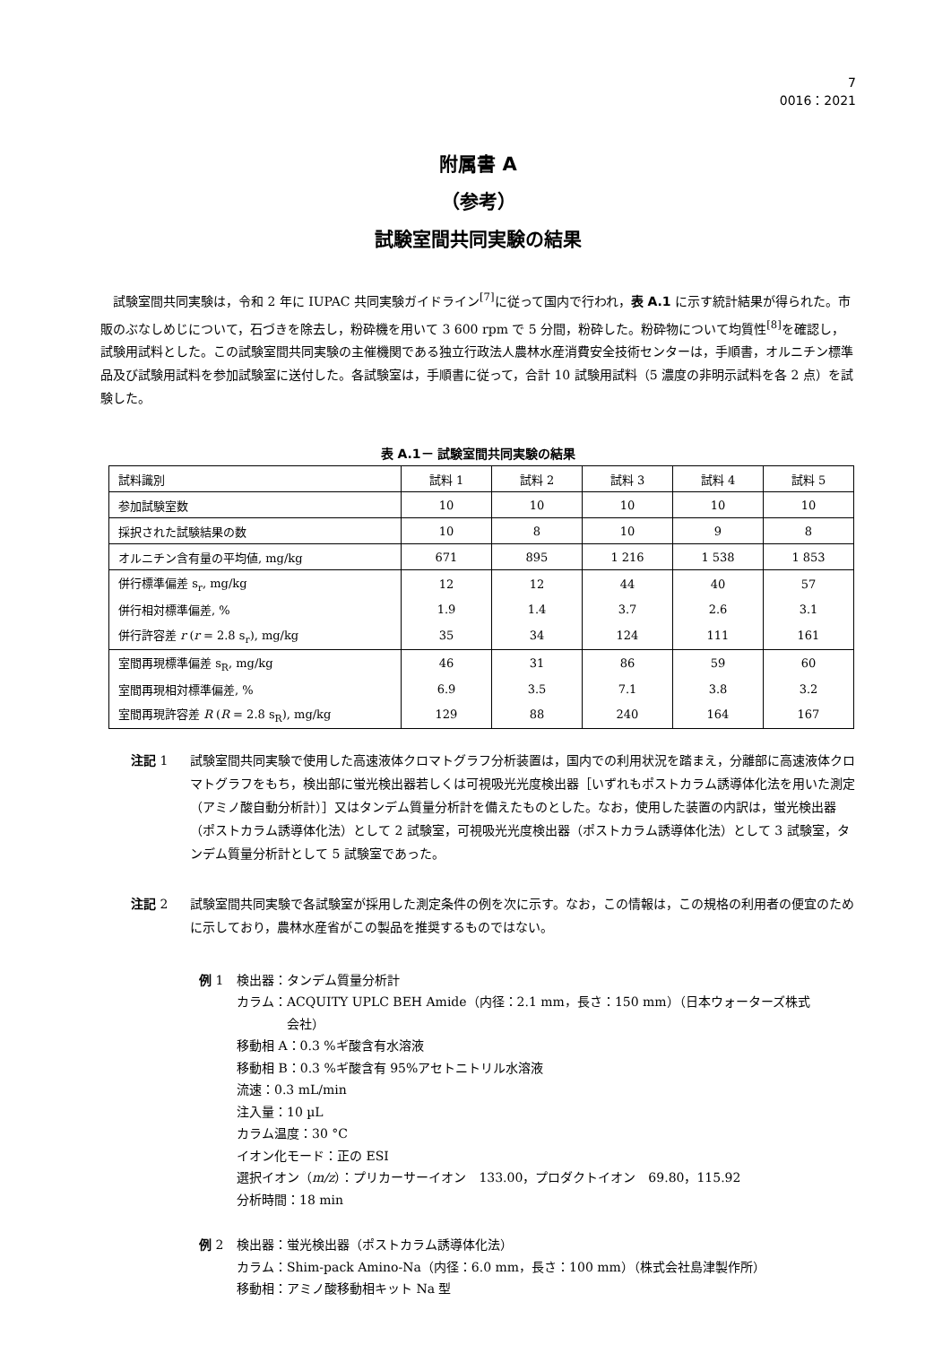7
0016：2021
附属書 A
（参考）
試験室間共同実験の結果
試験室間共同実験は，令和 2 年に IUPAC 共同実験ガイドライン<sup>[7]</sup>に従って国内で行われ，表 A.1 に示す統計結果が得られた。市販のぶなしめじについて，石づきを除去し，粉砕機を用いて 3 600 rpm で 5 分間，粉砕した。粉砕物について均質性<sup>[8]</sup>を確認し，試験用試料とした。この試験室間共同実験の主催機関である独立行政法人農林水産消費安全技術センターは，手順書，オルニチン標準品及び試験用試料を参加試験室に送付した。各試験室は，手順書に従って，合計 10 試験用試料（5 濃度の非明示試料を各 2 点）を試験した。
表 A.1－ 試験室間共同実験の結果
| 試料識別 | 試料 1 | 試料 2 | 試料 3 | 試料 4 | 試料 5 |
| 参加試験室数 | 10 | 10 | 10 | 10 | 10 |
| 採択された試験結果の数 | 10 | 8 | 10 | 9 | 8 |
| オルニチン含有量の平均値, mg/kg | 671 | 895 | 1 216 | 1 538 | 1 853 |
| 併行標準偏差 s<sub>r</sub>, mg/kg | 12 | 12 | 44 | 40 | 57 |
| 併行相対標準偏差, % | 1.9 | 1.4 | 3.7 | 2.6 | 3.1 |
| 併行許容差 r ( r = 2.8 s<sub>r</sub>), mg/kg | 35 | 34 | 124 | 111 | 161 |
| 室間再現標準偏差 s<sub>R</sub>, mg/kg | 46 | 31 | 86 | 59 | 60 |
| 室間再現相対標準偏差, % | 6.9 | 3.5 | 7.1 | 3.8 | 3.2 |
| 室間再現許容差 R ( R = 2.8 s<sub>R</sub>), mg/kg | 129 | 88 | 240 | 164 | 167 |
注記 1 試験室間共同実験で使用した高速液体クロマトグラフ分析装置は，国内での利用状況を踏まえ，分離部に高速液体クロマトグラフをもち，検出部に蛍光検出器若しくは可視吸光光度検出器［いずれもポストカラム誘導体化法を用いた測定（アミノ酸自動分析計）］又はタンデム質量分析計を備えたものとした。なお，使用した装置の内訳は，蛍光検出器（ポストカラム誘導体化法）として 2 試験室，可視吸光光度検出器（ポストカラム誘導体化法）として 3 試験室，タンデム質量分析計として 5 試験室であった。
注記 2 試験室間共同実験で各試験室が採用した測定条件の例を次に示す。なお，この情報は，この規格の利用者の便宜のために示しており，農林水産省がこの製品を推奨するものではない。
例 1 検出器：タンデム質量分析計
カラム：ACQUITY UPLC BEH Amide（内径：2.1 mm，長さ：150 mm）（日本ウォーターズ株式
    会社）
移動相 A：0.3 %ギ酸含有水溶液
移動相 B：0.3 %ギ酸含有 95%アセトニトリル水溶液
流速：0.3 mL/min
注入量：10 µL
カラム温度：30 °C
イオン化モード：正の ESI
選択イオン（m/z）：プリカーサーイオン　133.00，プロダクトイオン　69.80，115.92
分析時間：18 min
例 2 検出器：蛍光検出器（ポストカラム誘導体化法）
カラム：Shim-pack Amino-Na（内径：6.0 mm，長さ：100 mm）（株式会社島津製作所）
移動相：アミノ酸移動相キット Na 型